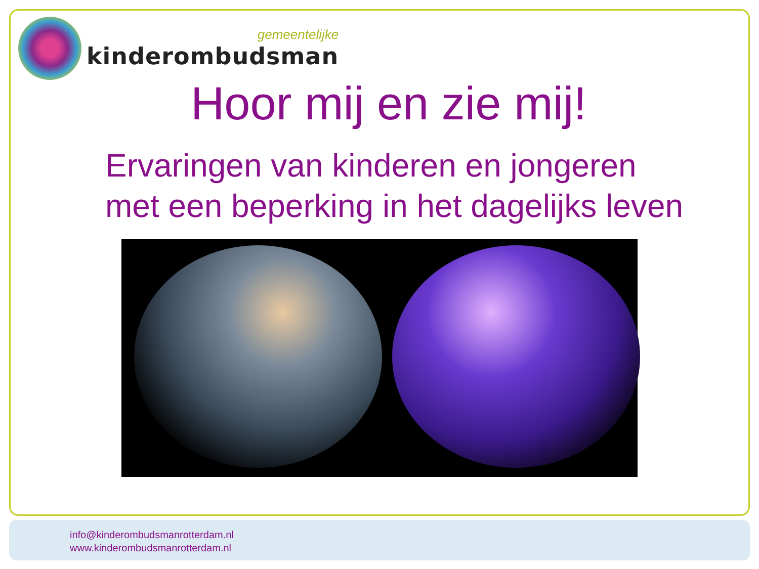gemeentelijke
kinderombudsman
Hoor mij en zie mij!
Ervaringen van kinderen en jongeren met een beperking in het dagelijks leven
info@kinderombudsmanrotterdam.nl
www.kinderombudsmanrotterdam.nl